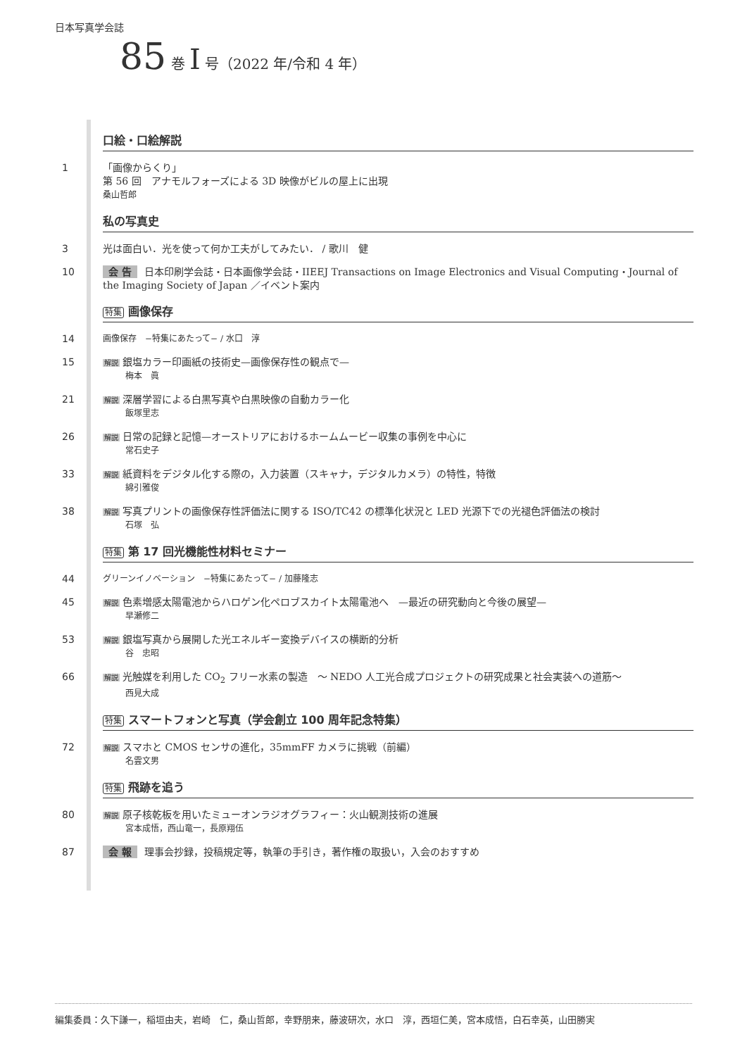日本写真学会誌
85 巻 I 号（2022 年/令和 4 年）
口絵・口絵解説
1 「画像からくり」
第 56 回　アナモルフォーズによる 3D 映像がビルの屋上に出現
桑山哲郎
私の写真史
3 光は面白い．光を使って何か工夫がしてみたい． / 歌川　健
10 会 告 日本印刷学会誌・日本画像学会誌・IIEEJ Transactions on Image Electronics and Visual Computing・Journal of the Imaging Society of Japan ／イベント案内
特集 画像保存
14
画像保存　−特集にあたって− / 水口　淳
15
解説 銀塩カラー印画紙の技術史—画像保存性の観点で—
梅本　眞
21
解説 深層学習による白黒写真や白黒映像の自動カラー化
飯塚里志
26
解説 日常の記録と記憶—オーストリアにおけるホームムービー収集の事例を中心に
常石史子
33
解説 紙資料をデジタル化する際の，入力装置（スキャナ，デジタルカメラ）の特性，特徴
綿引雅俊
38
解説 写真プリントの画像保存性評価法に関する ISO/TC42 の標準化状況と LED 光源下での光褪色評価法の検討
石塚　弘
特集 第 17 回光機能性材料セミナー
44
グリーンイノベーション　−特集にあたって− / 加藤隆志
45
解説 色素増感太陽電池からハロゲン化ペロブスカイト太陽電池へ　—最近の研究動向と今後の展望—
早瀬修二
53
解説 銀塩写真から展開した光エネルギー変換デバイスの横断的分析
谷　忠昭
66
解説 光触媒を利用した CO<sub>2</sub> フリー水素の製造　～ NEDO 人工光合成プロジェクトの研究成果と社会実装への道筋～
西見大成
特集 スマートフォンと写真（学会創立 100 周年記念特集）
72
解説 スマホと CMOS センサの進化，35mmFF カメラに挑戦（前編）
名雲文男
特集 飛跡を追う
80
解説 原子核乾板を用いたミューオンラジオグラフィー：火山観測技術の進展
宮本成悟，西山竜一，長原翔伍
87 会 報 理事会抄録，投稿規定等，執筆の手引き，著作権の取扱い，入会のおすすめ
編集委員：久下謙一，稲垣由夫，岩崎　仁，桑山哲郎，幸野朋来，藤波研次，水口　淳，西垣仁美，宮本成悟，白石幸英，山田勝実